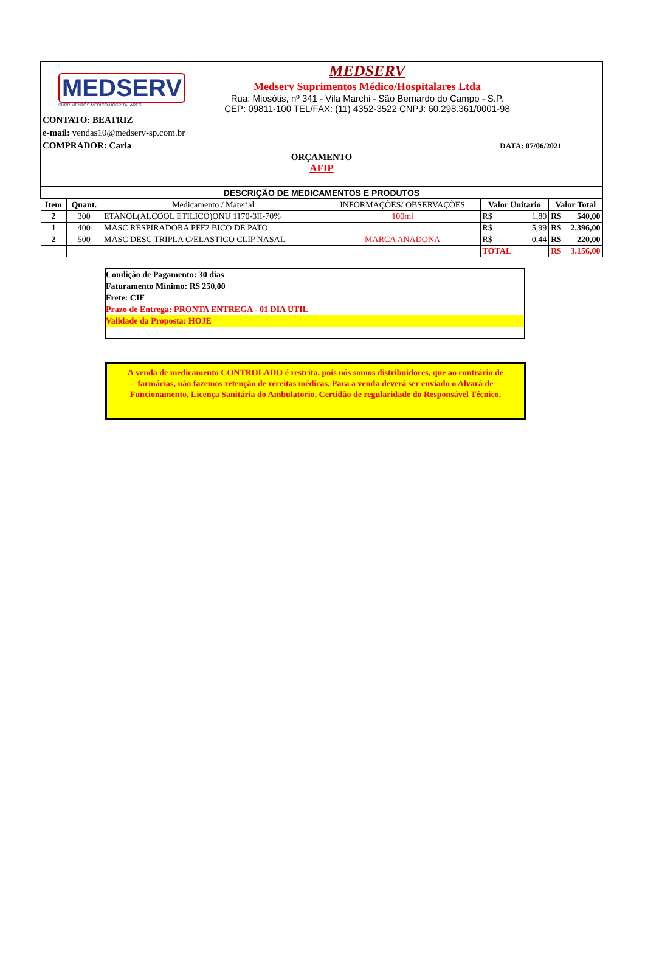MEDSERV
SUPRIMENTOS MÉDICO-HOSPITALARES
MEDSERV
Medserv Suprimentos Médico/Hospitalares Ltda
Rua: Miosótis, nº 341 - Vila Marchi - São Bernardo do Campo - S.P.
CEP: 09811-100 TEL/FAX: (11) 4352-3522 CNPJ: 60.298.361/0001-98
CONTATO: BEATRIZ
e-mail: vendas10@medserv-sp.com.br
COMPRADOR: Carla DATA: 07/06/2021
ORÇAMENTO
AFIP
| DESCRIÇÃO DE MEDICAMENTOS E PRODUTOS | | | | | |
| --- | --- | --- | --- | --- | --- |
| Item | Quant. | Medicamento / Material | INFORMAÇÕES/ OBSERVAÇÕES | Valor Unitario | Valor Total |
| 2 | 300 | ETANOL(ALCOOL ETILICO)ONU 1170-3II-70% | 100ml | R$ 1,80 | R$ 540,00 |
| 1 | 400 | MASC RESPIRADORA PFF2 BICO DE PATO | | R$ 5,99 | R$ 2.396,00 |
| 2 | 500 | MASC DESC TRIPLA C/ELASTICO CLIP NASAL | MARCA ANADONA | R$ 0,44 | R$ 220,00 |
| | | | | TOTAL | R$ 3.156,00 |
Condição de Pagamento: 30 dias
Faturamento Mínimo: R$ 250,00
Frete: CIF
Prazo de Entrega: PRONTA ENTREGA - 01 DIA ÚTIL
Validade da Proposta: HOJE
A venda de medicamento CONTROLADO é restrita, pois nós somos distribuidores, que ao contrário de farmácias, não fazemos retenção de receitas médicas. Para a venda deverá ser enviado o Alvará de Funcionamento, Licença Sanitária do Ambulatorio, Certidão de regularidade do Responsável Técnico.